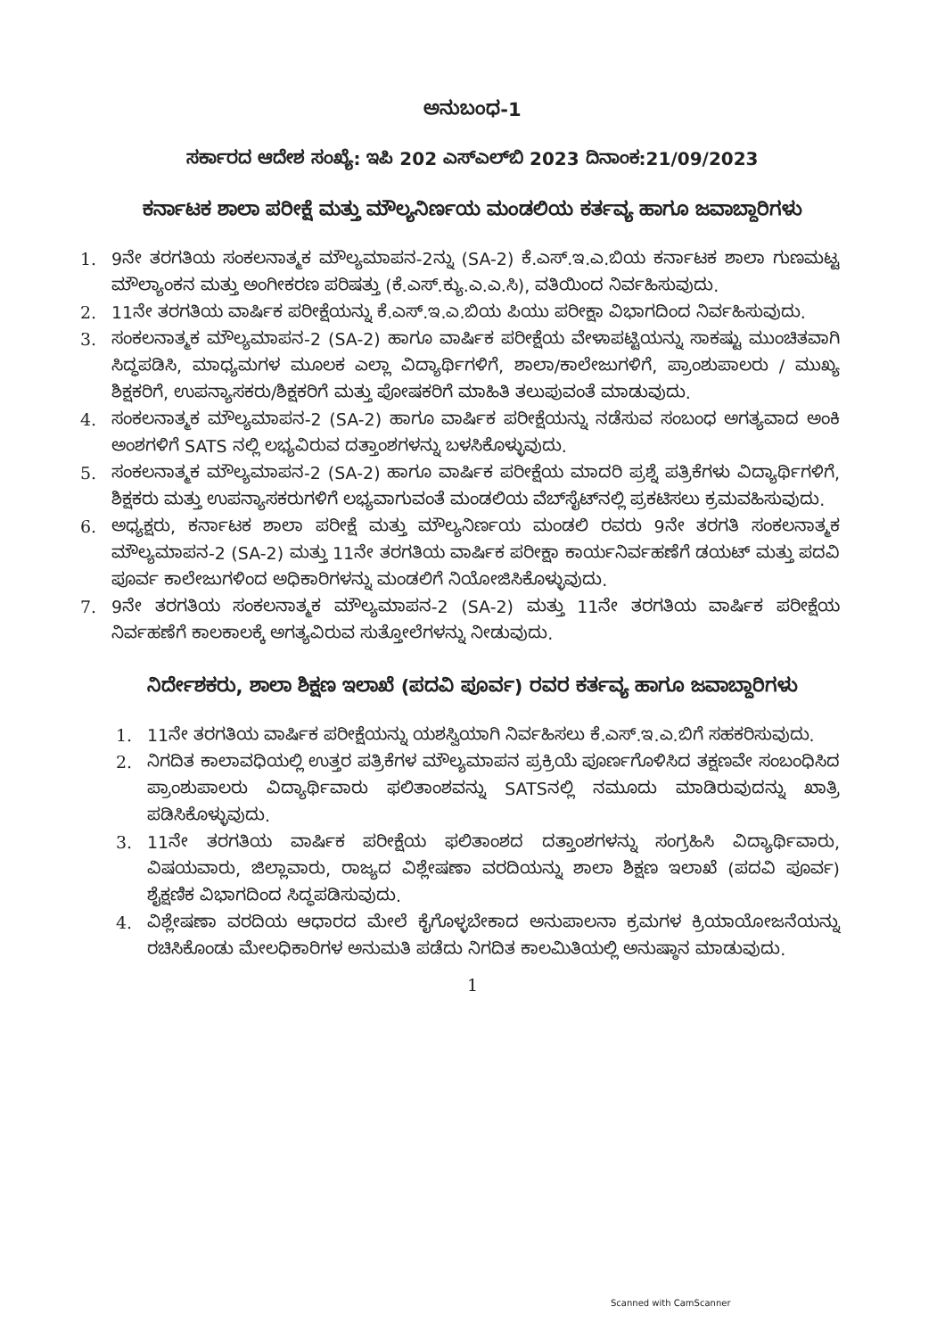ಅನುಬಂಧ-1
ಸರ್ಕಾರದ ಆದೇಶ ಸಂಖ್ಯೆ: ಇಪಿ 202 ಎಸ್‌ಎಲ್‌ಬಿ 2023 ದಿನಾಂಕ:21/09/2023
ಕರ್ನಾಟಕ ಶಾಲಾ ಪರೀಕ್ಷೆ ಮತ್ತು ಮೌಲ್ಯನಿರ್ಣಯ ಮಂಡಲಿಯ ಕರ್ತವ್ಯ ಹಾಗೂ ಜವಾಬ್ದಾರಿಗಳು
1. 9ನೇ ತರಗತಿಯ ಸಂಕಲನಾತ್ಮಕ ಮೌಲ್ಯಮಾಪನ-2ನ್ನು (SA-2) ಕೆ.ಎಸ್.ಇ.ಎ.ಬಿಯ ಕರ್ನಾಟಕ ಶಾಲಾ ಗುಣಮಟ್ಟ ಮೌಲ್ಯಾಂಕನ ಮತ್ತು ಅಂಗೀಕರಣ ಪರಿಷತ್ತು (ಕೆ.ಎಸ್.ಕ್ಯು.ಎ.ಎ.ಸಿ), ವತಿಯಿಂದ ನಿರ್ವಹಿಸುವುದು.
2. 11ನೇ ತರಗತಿಯ ವಾರ್ಷಿಕ ಪರೀಕ್ಷೆಯನ್ನು ಕೆ.ಎಸ್.ಇ.ಎ.ಬಿಯ ಪಿಯು ಪರೀಕ್ಷಾ ವಿಭಾಗದಿಂದ ನಿರ್ವಹಿಸುವುದು.
3. ಸಂಕಲನಾತ್ಮಕ ಮೌಲ್ಯಮಾಪನ-2 (SA-2) ಹಾಗೂ ವಾರ್ಷಿಕ ಪರೀಕ್ಷೆಯ ವೇಳಾಪಟ್ಟಿಯನ್ನು ಸಾಕಷ್ಟು ಮುಂಚಿತವಾಗಿ ಸಿದ್ಧಪಡಿಸಿ, ಮಾಧ್ಯಮಗಳ ಮೂಲಕ ಎಲ್ಲಾ ವಿದ್ಯಾರ್ಥಿಗಳಿಗೆ, ಶಾಲಾ/ಕಾಲೇಜುಗಳಿಗೆ, ಪ್ರಾಂಶುಪಾಲರು / ಮುಖ್ಯ ಶಿಕ್ಷಕರಿಗೆ, ಉಪನ್ಯಾಸಕರು/ಶಿಕ್ಷಕರಿಗೆ ಮತ್ತು ಪೋಷಕರಿಗೆ ಮಾಹಿತಿ ತಲುಪುವಂತೆ ಮಾಡುವುದು.
4. ಸಂಕಲನಾತ್ಮಕ ಮೌಲ್ಯಮಾಪನ-2 (SA-2) ಹಾಗೂ ವಾರ್ಷಿಕ ಪರೀಕ್ಷೆಯನ್ನು ನಡೆಸುವ ಸಂಬಂಧ ಅಗತ್ಯವಾದ ಅಂಕಿ ಅಂಶಗಳಿಗೆ SATS ನಲ್ಲಿ ಲಭ್ಯವಿರುವ ದತ್ತಾಂಶಗಳನ್ನು ಬಳಸಿಕೊಳ್ಳುವುದು.
5. ಸಂಕಲನಾತ್ಮಕ ಮೌಲ್ಯಮಾಪನ-2 (SA-2) ಹಾಗೂ ವಾರ್ಷಿಕ ಪರೀಕ್ಷೆಯ ಮಾದರಿ ಪ್ರಶ್ನೆ ಪತ್ರಿಕೆಗಳು ವಿದ್ಯಾರ್ಥಿಗಳಿಗೆ, ಶಿಕ್ಷಕರು ಮತ್ತು ಉಪನ್ಯಾಸಕರುಗಳಿಗೆ ಲಭ್ಯವಾಗುವಂತೆ ಮಂಡಲಿಯ ವೆಬ್‌ಸೈಟ್‌ನಲ್ಲಿ ಪ್ರಕಟಿಸಲು ಕ್ರಮವಹಿಸುವುದು.
6. ಅಧ್ಯಕ್ಷರು, ಕರ್ನಾಟಕ ಶಾಲಾ ಪರೀಕ್ಷೆ ಮತ್ತು ಮೌಲ್ಯನಿರ್ಣಯ ಮಂಡಲಿ ರವರು 9ನೇ ತರಗತಿ ಸಂಕಲನಾತ್ಮಕ ಮೌಲ್ಯಮಾಪನ-2 (SA-2) ಮತ್ತು 11ನೇ ತರಗತಿಯ ವಾರ್ಷಿಕ ಪರೀಕ್ಷಾ ಕಾರ್ಯನಿರ್ವಹಣೆಗೆ ಡಯಟ್ ಮತ್ತು ಪದವಿ ಪೂರ್ವ ಕಾಲೇಜುಗಳಿಂದ ಅಧಿಕಾರಿಗಳನ್ನು ಮಂಡಲಿಗೆ ನಿಯೋಜಿಸಿಕೊಳ್ಳುವುದು.
7. 9ನೇ ತರಗತಿಯ ಸಂಕಲನಾತ್ಮಕ ಮೌಲ್ಯಮಾಪನ-2 (SA-2) ಮತ್ತು 11ನೇ ತರಗತಿಯ ವಾರ್ಷಿಕ ಪರೀಕ್ಷೆಯ ನಿರ್ವಹಣೆಗೆ ಕಾಲಕಾಲಕ್ಕೆ ಅಗತ್ಯವಿರುವ ಸುತ್ತೋಲೆಗಳನ್ನು ನೀಡುವುದು.
ನಿರ್ದೇಶಕರು, ಶಾಲಾ ಶಿಕ್ಷಣ ಇಲಾಖೆ (ಪದವಿ ಪೂರ್ವ) ರವರ ಕರ್ತವ್ಯ ಹಾಗೂ ಜವಾಬ್ದಾರಿಗಳು
1. 11ನೇ ತರಗತಿಯ ವಾರ್ಷಿಕ ಪರೀಕ್ಷೆಯನ್ನು ಯಶಸ್ವಿಯಾಗಿ ನಿರ್ವಹಿಸಲು ಕೆ.ಎಸ್.ಇ.ಎ.ಬಿಗೆ ಸಹಕರಿಸುವುದು.
2. ನಿಗದಿತ ಕಾಲಾವಧಿಯಲ್ಲಿ ಉತ್ತರ ಪತ್ರಿಕೆಗಳ ಮೌಲ್ಯಮಾಪನ ಪ್ರಕ್ರಿಯೆ ಪೂರ್ಣಗೊಳಿಸಿದ ತಕ್ಷಣವೇ ಸಂಬಂಧಿಸಿದ ಪ್ರಾಂಶುಪಾಲರು ವಿದ್ಯಾರ್ಥಿವಾರು ಫಲಿತಾಂಶವನ್ನು SATSನಲ್ಲಿ ನಮೂದು ಮಾಡಿರುವುದನ್ನು ಖಾತ್ರಿ ಪಡಿಸಿಕೊಳ್ಳುವುದು.
3. 11ನೇ ತರಗತಿಯ ವಾರ್ಷಿಕ ಪರೀಕ್ಷೆಯ ಫಲಿತಾಂಶದ ದತ್ತಾಂಶಗಳನ್ನು ಸಂಗ್ರಹಿಸಿ ವಿದ್ಯಾರ್ಥಿವಾರು, ವಿಷಯವಾರು, ಜಿಲ್ಲಾವಾರು, ರಾಜ್ಯದ ವಿಶ್ಲೇಷಣಾ ವರದಿಯನ್ನು ಶಾಲಾ ಶಿಕ್ಷಣ ಇಲಾಖೆ (ಪದವಿ ಪೂರ್ವ) ಶೈಕ್ಷಣಿಕ ವಿಭಾಗದಿಂದ ಸಿದ್ಧಪಡಿಸುವುದು.
4. ವಿಶ್ಲೇಷಣಾ ವರದಿಯ ಆಧಾರದ ಮೇಲೆ ಕೈಗೊಳ್ಳಬೇಕಾದ ಅನುಪಾಲನಾ ಕ್ರಮಗಳ ಕ್ರಿಯಾಯೋಜನೆಯನ್ನು ರಚಿಸಿಕೊಂಡು ಮೇಲಧಿಕಾರಿಗಳ ಅನುಮತಿ ಪಡೆದು ನಿಗದಿತ ಕಾಲಮಿತಿಯಲ್ಲಿ ಅನುಷ್ಠಾನ ಮಾಡುವುದು.
1
Scanned with CamScanner